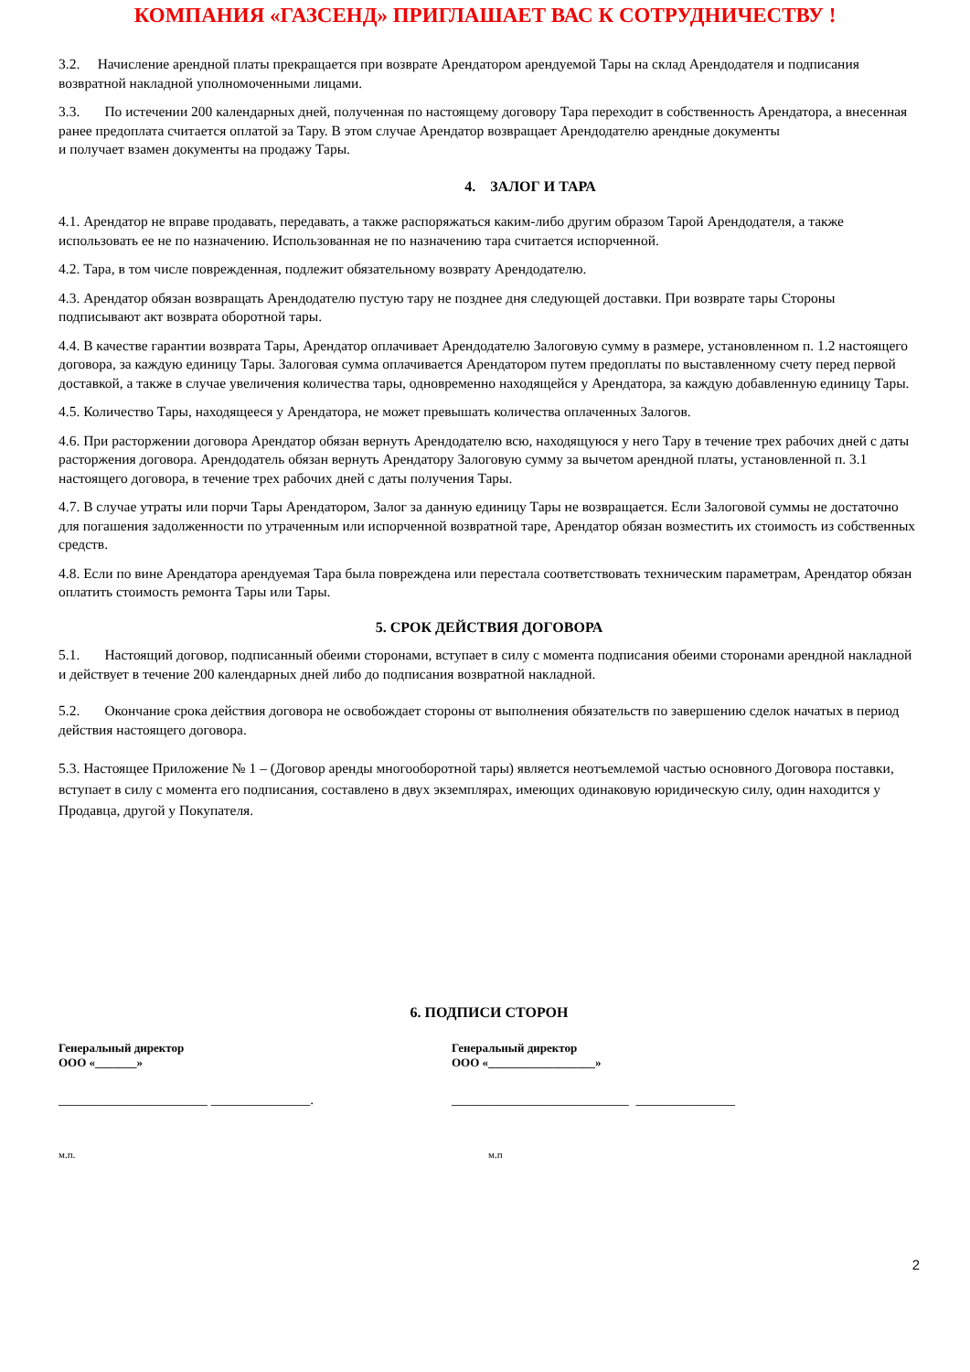КОМПАНИЯ «ГАЗСЕНД» ПРИГЛАШАЕТ ВАС К СОТРУДНИЧЕСТВУ !
3.2. Начисление арендной платы прекращается при возврате Арендатором арендуемой Тары на склад Арендодателя и подписания возвратной накладной уполномоченными лицами.
3.3. По истечении 200 календарных дней, полученная по настоящему договору Тара переходит в собственность Арендатора, а внесенная ранее предоплата считается оплатой за Тару. В этом случае Арендатор возвращает Арендодателю арендные документы
и получает взамен документы на продажу Тары.
4. ЗАЛОГ И ТАРА
4.1. Арендатор не вправе продавать, передавать, а также распоряжаться каким-либо другим образом Тарой Арендодателя, а также использовать ее не по назначению. Использованная не по назначению тара считается испорченной.
4.2. Тара, в том числе поврежденная, подлежит обязательному возврату Арендодателю.
4.3. Арендатор обязан возвращать Арендодателю пустую тару не позднее дня следующей доставки. При возврате тары Стороны подписывают акт возврата оборотной тары.
4.4. В качестве гарантии возврата Тары, Арендатор оплачивает Арендодателю Залоговую сумму в размере, установленном п. 1.2 настоящего договора, за каждую единицу Тары. Залоговая сумма оплачивается Арендатором путем предоплаты по выставленному счету перед первой доставкой, а также в случае увеличения количества тары, одновременно находящейся у Арендатора, за каждую добавленную единицу Тары.
4.5. Количество Тары, находящееся у Арендатора, не может превышать количества оплаченных Залогов.
4.6. При расторжении договора Арендатор обязан вернуть Арендодателю всю, находящуюся у него Тару в течение трех рабочих дней с даты расторжения договора. Арендодатель обязан вернуть Арендатору Залоговую сумму за вычетом арендной платы, установленной п. 3.1 настоящего договора, в течение трех рабочих дней с даты получения Тары.
4.7. В случае утраты или порчи Тары Арендатором, Залог за данную единицу Тары не возвращается. Если Залоговой суммы не достаточно для погашения задолженности по утраченным или испорченной возвратной таре, Арендатор обязан возместить их стоимость из собственных средств.
4.8. Если по вине Арендатора арендуемая Тара была повреждена или перестала соответствовать техническим параметрам, Арендатор обязан оплатить стоимость ремонта Тары или Тары.
5. СРОК ДЕЙСТВИЯ ДОГОВОРА
5.1. Настоящий договор, подписанный обеими сторонами, вступает в силу с момента подписания обеими сторонами арендной накладной и действует в течение 200 календарных дней либо до подписания возвратной накладной.
5.2. Окончание срока действия договора не освобождает стороны от выполнения обязательств по завершению сделок начатых в период действия настоящего договора.
5.3. Настоящее Приложение № 1 – (Договор аренды многооборотной тары) является неотъемлемой частью основного Договора поставки, вступает в силу с момента его подписания, составлено в двух экземплярах, имеющих одинаковую юридическую силу, один находится у Продавца, другой у Покупателя.
6. ПОДПИСИ СТОРОН
Генеральный директор
ООО «_______»
Генеральный директор
ООО «__________________»
_____________________ ______________. _________________________ ______________
м.п. м.п
2